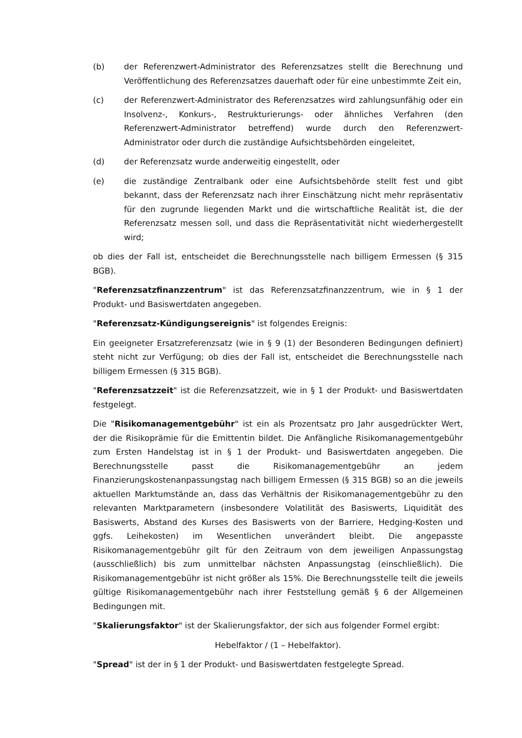(b) der Referenzwert-Administrator des Referenzsatzes stellt die Berechnung und Veröffentlichung des Referenzsatzes dauerhaft oder für eine unbestimmte Zeit ein,
(c) der Referenzwert-Administrator des Referenzsatzes wird zahlungsunfähig oder ein Insolvenz-, Konkurs-, Restrukturierungs- oder ähnliches Verfahren (den Referenzwert-Administrator betreffend) wurde durch den Referenzwert-Administrator oder durch die zuständige Aufsichtsbehörden eingeleitet,
(d) der Referenzsatz wurde anderweitig eingestellt, oder
(e) die zuständige Zentralbank oder eine Aufsichtsbehörde stellt fest und gibt bekannt, dass der Referenzsatz nach ihrer Einschätzung nicht mehr repräsentativ für den zugrunde liegenden Markt und die wirtschaftliche Realität ist, die der Referenzsatz messen soll, und dass die Repräsentativität nicht wiederhergestellt wird;
ob dies der Fall ist, entscheidet die Berechnungsstelle nach billigem Ermessen (§ 315 BGB).
"Referenzsatzfinanzzentrum" ist das Referenzsatzfinanzzentrum, wie in § 1 der Produkt- und Basiswertdaten angegeben.
"Referenzsatz-Kündigungsereignis" ist folgendes Ereignis:
Ein geeigneter Ersatzreferenzsatz (wie in § 9 (1) der Besonderen Bedingungen definiert) steht nicht zur Verfügung; ob dies der Fall ist, entscheidet die Berechnungsstelle nach billigem Ermessen (§ 315 BGB).
"Referenzsatzzeit" ist die Referenzsatzzeit, wie in § 1 der Produkt- und Basiswertdaten festgelegt.
Die "Risikomanagementgebühr" ist ein als Prozentsatz pro Jahr ausgedrückter Wert, der die Risikoprämie für die Emittentin bildet. Die Anfängliche Risikomanagementgebühr zum Ersten Handelstag ist in § 1 der Produkt- und Basiswertdaten angegeben. Die Berechnungsstelle passt die Risikomanagementgebühr an jedem Finanzierungskostenanpassungstag nach billigem Ermessen (§ 315 BGB) so an die jeweils aktuellen Marktumstände an, dass das Verhältnis der Risikomanagementgebühr zu den relevanten Marktparametern (insbesondere Volatilität des Basiswerts, Liquidität des Basiswerts, Abstand des Kurses des Basiswerts von der Barriere, Hedging-Kosten und ggfs. Leihekosten) im Wesentlichen unverändert bleibt. Die angepasste Risikomanagementgebühr gilt für den Zeitraum von dem jeweiligen Anpassungstag (ausschließlich) bis zum unmittelbar nächsten Anpassungstag (einschließlich). Die Risikomanagementgebühr ist nicht größer als 15%. Die Berechnungsstelle teilt die jeweils gültige Risikomanagementgebühr nach ihrer Feststellung gemäß § 6 der Allgemeinen Bedingungen mit.
"Skalierungsfaktor" ist der Skalierungsfaktor, der sich aus folgender Formel ergibt:
Hebelfaktor / (1 – Hebelfaktor).
"Spread" ist der in § 1 der Produkt- und Basiswertdaten festgelegte Spread.